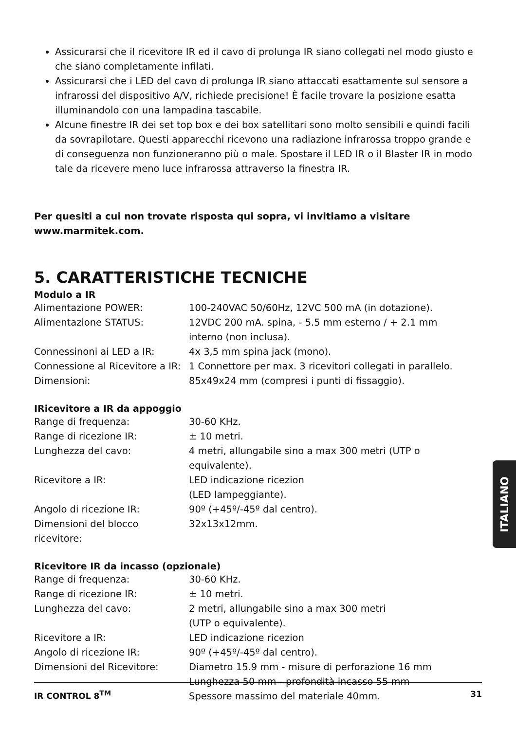Assicurarsi che il ricevitore IR ed il cavo di prolunga IR siano collegati nel modo giusto e che siano completamente infilati.
Assicurarsi che i LED del cavo di prolunga IR siano attaccati esattamente sul sensore a infrarossi del dispositivo A/V, richiede precisione! È facile trovare la posizione esatta illuminandolo con una lampadina tascabile.
Alcune finestre IR dei set top box e dei box satellitari sono molto sensibili e quindi facili da sovrapilotare. Questi apparecchi ricevono una radiazione infrarossa troppo grande e di conseguenza non funzioneranno più o male. Spostare il LED IR o il Blaster IR in modo tale da ricevere meno luce infrarossa attraverso la finestra IR.
Per quesiti a cui non trovate risposta qui sopra, vi invitiamo a visitare www.marmitek.com.
5. CARATTERISTICHE TECNICHE
Modulo a IR
| Alimentazione POWER: | 100-240VAC 50/60Hz, 12VC 500 mA (in dotazione). |
| Alimentazione STATUS: | 12VDC 200 mA. spina, - 5.5 mm esterno / + 2.1 mm interno (non inclusa). |
| Connessinoni ai LED a IR: | 4x 3,5 mm spina jack (mono). |
| Connessione al Ricevitore a IR: | 1 Connettore per max. 3 ricevitori collegati in parallelo. |
| Dimensioni: | 85x49x24 mm (compresi i punti di fissaggio). |
IRicevitore a IR da appoggio
| Range di frequenza: | 30-60 KHz. |
| Range di ricezione IR: | ± 10 metri. |
| Lunghezza del cavo: | 4 metri, allungabile sino a max 300 metri (UTP o equivalente). |
| Ricevitore a IR: | LED indicazione ricezion (LED lampeggiante). |
| Angolo di ricezione IR: | 90º (+45º/-45º dal centro). |
| Dimensioni del blocco ricevitore: | 32x13x12mm. |
Ricevitore IR da incasso (opzionale)
| Range di frequenza: | 30-60 KHz. |
| Range di ricezione IR: | ± 10 metri. |
| Lunghezza del cavo: | 2 metri, allungabile sino a max 300 metri (UTP o equivalente). |
| Ricevitore a IR: | LED indicazione ricezion |
| Angolo di ricezione IR: | 90º (+45º/-45º dal centro). |
| Dimensioni del Ricevitore: | Diametro 15.9 mm - misure di perforazione 16 mm Lunghezza 50 mm - profondità incasso 55 mm Spessore massimo del materiale 40mm. |
ITALIANO
IR CONTROL 8<sup>TM</sup> 31